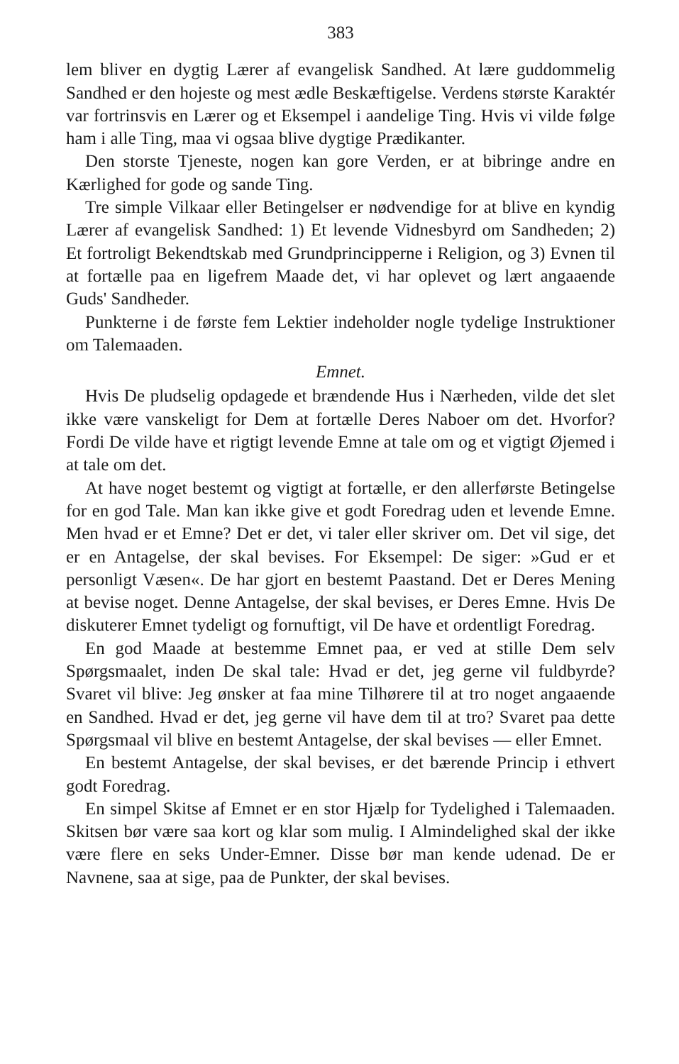383
lem bliver en dygtig Lærer af evangelisk Sandhed. At lære guddommelig Sandhed er den hojeste og mest ædle Beskæftigelse. Verdens største Karaktér var fortrinsvis en Lærer og et Eksempel i aandelige Ting. Hvis vi vilde følge ham i alle Ting, maa vi ogsaa blive dygtige Prædikanter.
Den storste Tjeneste, nogen kan gore Verden, er at bibringe andre en Kærlighed for gode og sande Ting.
Tre simple Vilkaar eller Betingelser er nødvendige for at blive en kyndig Lærer af evangelisk Sandhed: 1) Et levende Vidnesbyrd om Sandheden; 2) Et fortroligt Bekendtskab med Grundprincipperne i Religion, og 3) Evnen til at fortælle paa en ligefrem Maade det, vi har oplevet og lært angaaende Guds' Sandheder.
Punkterne i de første fem Lektier indeholder nogle tydelige Instruktioner om Talemaaden.
Emnet.
Hvis De pludselig opdagede et brændende Hus i Nærheden, vilde det slet ikke være vanskeligt for Dem at fortælle Deres Naboer om det. Hvorfor? Fordi De vilde have et rigtigt levende Emne at tale om og et vigtigt Øjemed i at tale om det.
At have noget bestemt og vigtigt at fortælle, er den allerførste Betingelse for en god Tale. Man kan ikke give et godt Foredrag uden et levende Emne. Men hvad er et Emne? Det er det, vi taler eller skriver om. Det vil sige, det er en Antagelse, der skal bevises. For Eksempel: De siger: »Gud er et personligt Væsen«. De har gjort en bestemt Paastand. Det er Deres Mening at bevise noget. Denne Antagelse, der skal bevises, er Deres Emne. Hvis De diskuterer Emnet tydeligt og fornuftigt, vil De have et ordentligt Foredrag.
En god Maade at bestemme Emnet paa, er ved at stille Dem selv Spørgsmaalet, inden De skal tale: Hvad er det, jeg gerne vil fuldbyrde? Svaret vil blive: Jeg ønsker at faa mine Tilhørere til at tro noget angaaende en Sandhed. Hvad er det, jeg gerne vil have dem til at tro? Svaret paa dette Spørgsmaal vil blive en bestemt Antagelse, der skal bevises — eller Emnet.
En bestemt Antagelse, der skal bevises, er det bærende Princip i ethvert godt Foredrag.
En simpel Skitse af Emnet er en stor Hjælp for Tydelighed i Talemaaden. Skitsen bør være saa kort og klar som mulig. I Almindelighed skal der ikke være flere en seks Under-Emner. Disse bør man kende udenad. De er Navnene, saa at sige, paa de Punkter, der skal bevises.